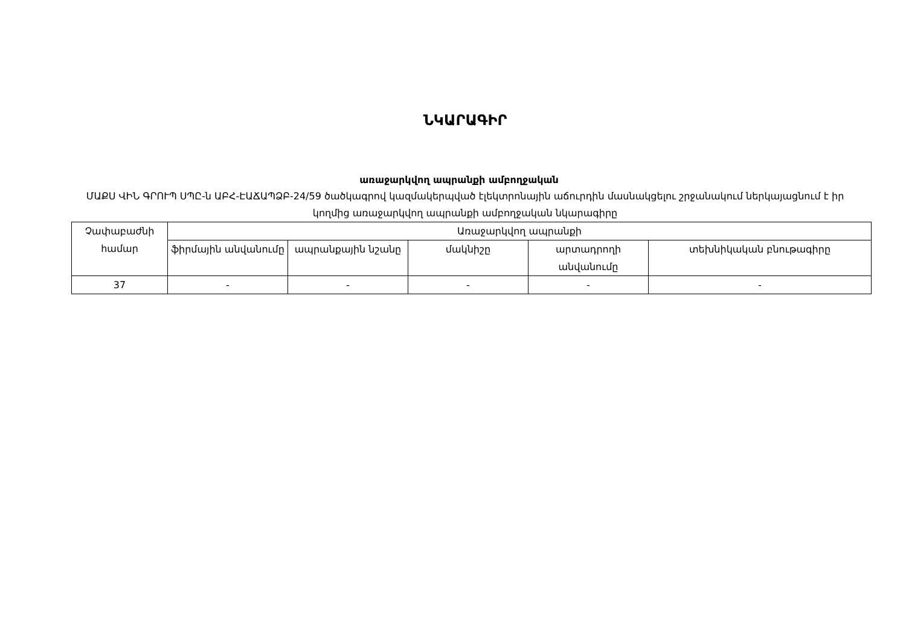ՆԿԱՐԱԳԻՐ
առաջարկվող ապրանքի ամբողջական
ՄԱՔՍ ՎԻՆ ԳՐՈՒՊ ՍՊԸ-ն ԱԲՀ-ԷԱՃԱՊՁԲ-24/59 ծածկագրով կազմակերպված էլեկտրոնային աճուրդին մասնակցելու շրջանակում ներկայացնում է իր կողմից առաջարկվող ապրանքի ամբողջական նկարագիրը
| Չափաբաժնի համար | Առաջարկվող ապրանքի | | | | |
| --- | --- | --- | --- | --- | --- |
| | ֆիրմային անվանումը | ապրանքային նշանը | մակնիշը | արտադրողի անվանումը | տեխնիկական բնութագիրը |
| 37 | - | - | - | - | - |